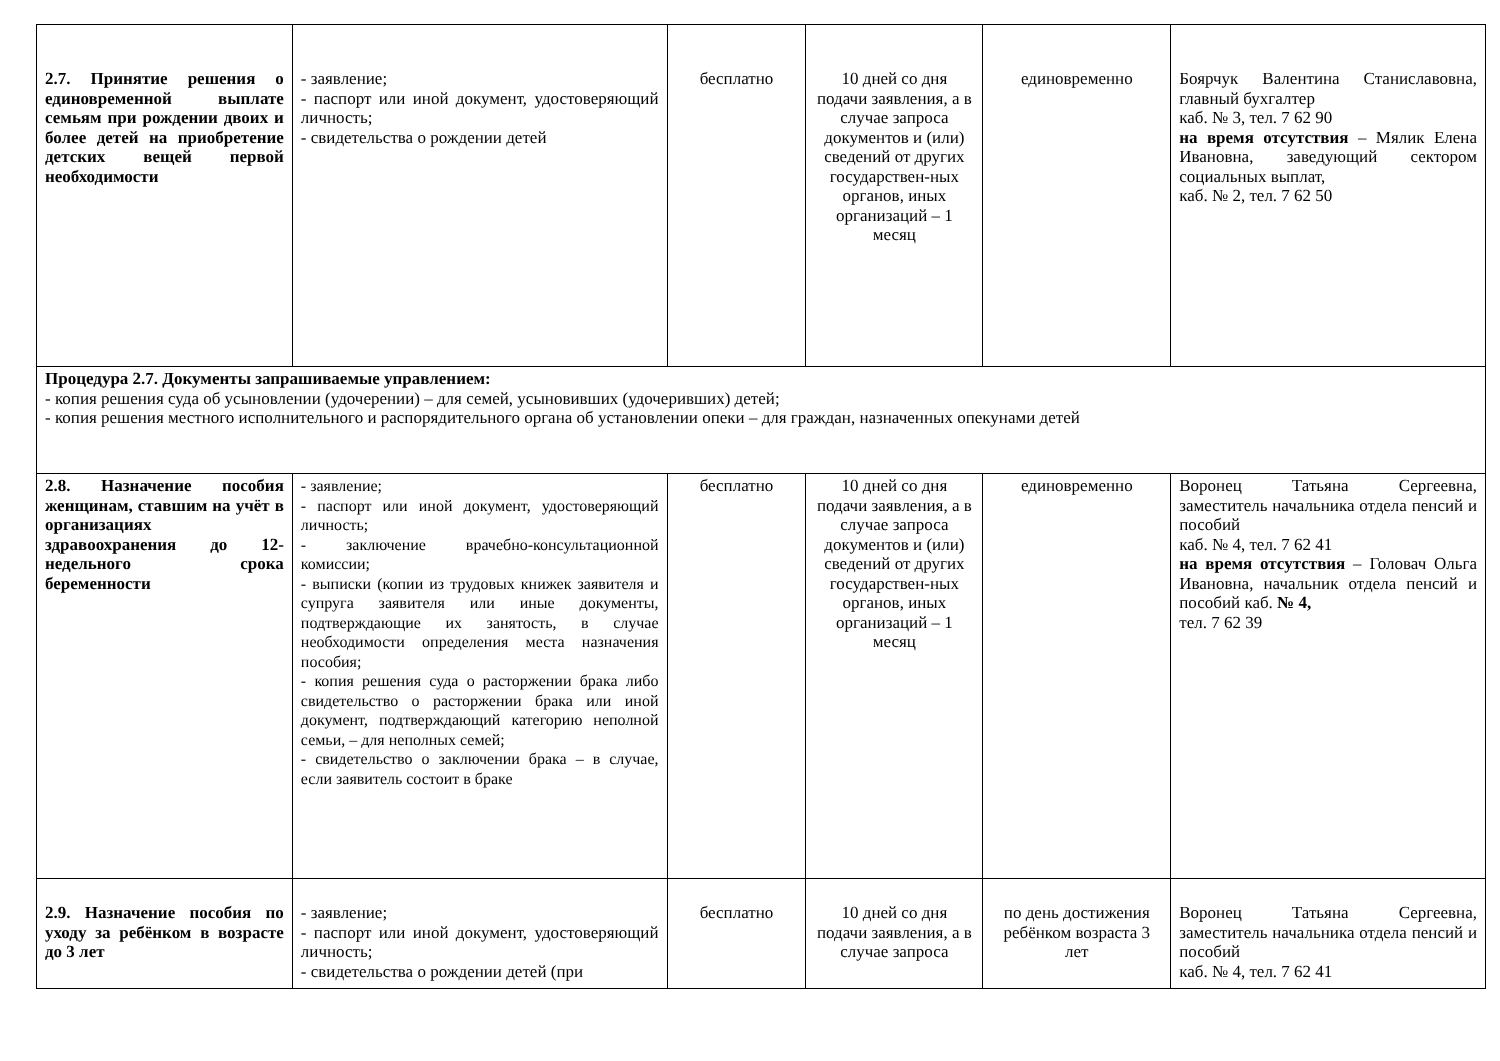| 2.7. Принятие решения о единовременной выплате семьям при рождении двоих и более детей на приобретение детских вещей первой необходимости | - заявление; - паспорт или иной документ, удостоверяющий личность; - свидетельства о рождении детей | бесплатно | 10 дней со дня подачи заявления, а в случае запроса документов и (или) сведений от других государствен-ных органов, иных организаций – 1 месяц | единовременно | Боярчук Валентина Станиславовна, главный бухгалтер каб. № 3, тел. 7 62 90 на время отсутствия – Мялик Елена Ивановна, заведующий сектором социальных выплат, каб. № 2, тел. 7 62 50 |
| Процедура 2.7. Документы запрашиваемые управлением: - копия решения суда об усыновлении (удочерении) – для семей, усыновивших (удочеривших) детей; - копия решения местного исполнительного и распорядительного органа об установлении опеки – для граждан, назначенных опекунами детей | | | | | |
| 2.8. Назначение пособия женщинам, ставшим на учёт в организациях здравоохранения до 12-недельного срока беременности | - заявление; - паспорт или иной документ, удостоверяющий личность; - заключение врачебно-консультационной комиссии; - выписки (копии из трудовых книжек заявителя и супруга заявителя или иные документы, подтверждающие их занятость, в случае необходимости определения места назначения пособия; - копия решения суда о расторжении брака либо свидетельство о расторжении брака или иной документ, подтверждающий категорию неполной семьи, – для неполных семей; - свидетельство о заключении брака – в случае, если заявитель состоит в браке | бесплатно | 10 дней со дня подачи заявления, а в случае запроса документов и (или) сведений от других государствен-ных органов, иных организаций – 1 месяц | единовременно | Воронец Татьяна Сергеевна, заместитель начальника отдела пенсий и пособий каб. № 4, тел. 7 62 41 на время отсутствия – Головач Ольга Ивановна, начальник отдела пенсий и пособий каб. № 4, тел. 7 62 39 |
| 2.9. Назначение пособия по уходу за ребёнком в возрасте до 3 лет | - заявление; - паспорт или иной документ, удостоверяющий личность; - свидетельства о рождении детей (при | бесплатно | 10 дней со дня подачи заявления, а в случае запроса | по день достижения ребёнком возраста 3 лет | Воронец Татьяна Сергеевна, заместитель начальника отдела пенсий и пособий каб. № 4, тел. 7 62 41 |